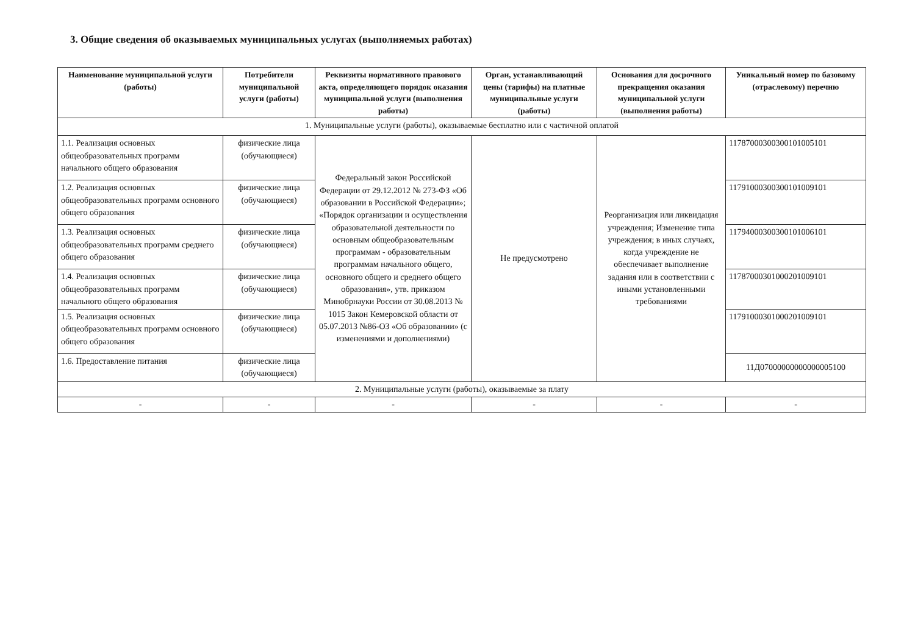3. Общие сведения об оказываемых муниципальных услугах (выполняемых работах)
| Наименование муниципальной услуги (работы) | Потребители муниципальной услуги (работы) | Реквизиты нормативного правового акта, определяющего порядок оказания муниципальной услуги (выполнения работы) | Орган, устанавливающий цены (тарифы) на платные муниципальные услуги (работы) | Основания для досрочного прекращения оказания муниципальной услуги (выполнения работы) | Уникальный номер по базовому (отраслевому) перечню |
| --- | --- | --- | --- | --- | --- |
| 1. Муниципальные услуги (работы), оказываемые бесплатно или с частичной оплатой | | | | | |
| 1.1. Реализация основных общеобразовательных программ начального общего образования | физические лица (обучающиеся) | Федеральный закон Российской Федерации от 29.12.2012 № 273-ФЗ «Об образовании в Российской Федерации»; «Порядок организации и осуществления образовательной деятельности по основным общеобразовательным программам - образовательным программам начального общего, основного общего и среднего общего образования», утв. приказом Минобрнауки России от 30.08.2013 № 1015 Закон Кемеровской области от 05.07.2013 №86-ОЗ «Об образовании» (с изменениями и дополнениями) | Не предусмотрено | Реорганизация или ликвидация учреждения; Изменение типа учреждения; в иных случаях, когда учреждение не обеспечивает выполнение задания или в соответствии с иными установленными требованиями | 11787000300300101005101 |
| 1.2. Реализация основных общеобразовательных программ основного общего образования | физические лица (обучающиеся) | | | | 11791000300300101009101 |
| 1.3. Реализация основных общеобразовательных программ среднего общего образования | физические лица (обучающиеся) | | | | 11794000300300101006101 |
| 1.4. Реализация основных общеобразовательных программ начального общего образования | физические лица (обучающиеся) | | | | 11787000301000201009101 |
| 1.5. Реализация основных общеобразовательных программ основного общего образования | физические лица (обучающиеся) | | | | 11791000301000201009101 |
| 1.6. Предоставление питания | физические лица (обучающиеся) | | | | 11Д07000000000000005100 |
| 2. Муниципальные услуги (работы), оказываемые за плату | | | | | |
| - | - | - | - | - | - |